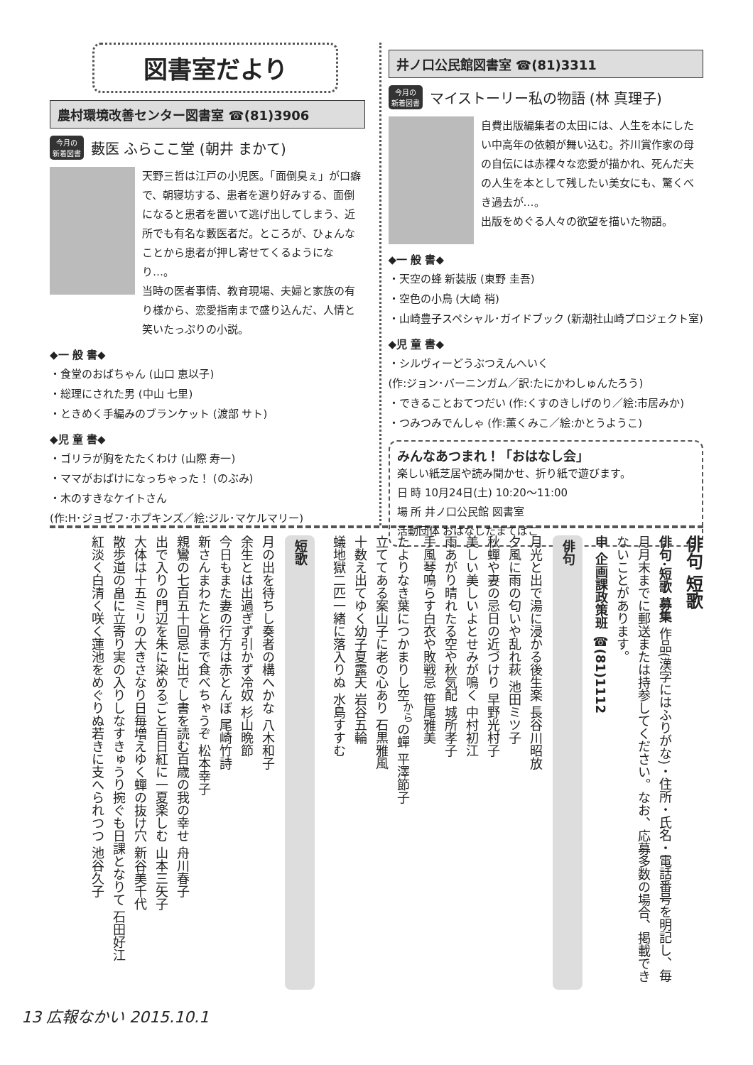図書室だより
農村環境改善センター図書室 ☎(81)3906
今月の
新着図書 藪医 ふらここ堂 (朝井 まかて)
天野三哲は江戸の小児医。「面倒臭ぇ」が口癖で、朝寝坊する、患者を選り好みする、面倒になると患者を置いて逃げ出してしまう、近所でも有名な藪医者だ。ところが、ひょんなことから患者が押し寄せてくるようになり…。
当時の医者事情、教育現場、夫婦と家族の有り様から、恋愛指南まで盛り込んだ、人情と笑いたっぷりの小説。
◆一 般 書◆
・食堂のおばちゃん (山口 恵以子)
・総理にされた男 (中山 七里)
・ときめく手編みのブランケット (渡部 サト)
◆児 童 書◆
・ゴリラが胸をたたくわけ (山際 寿一)
・ママがおばけになっちゃった！ (のぶみ)
・木のすきなケイトさん
(作:H･ジョゼフ･ホプキンズ／絵:ジル･マケルマリー)
井ノ口公民館図書室 ☎(81)3311
今月の
新着図書 マイストーリー私の物語 (林 真理子)
自費出版編集者の太田には、人生を本にしたい中高年の依頼が舞い込む。芥川賞作家の母の自伝には赤裸々な恋愛が描かれ、死んだ夫の人生を本として残したい美女にも、驚くべき過去が…。
出版をめぐる人々の欲望を描いた物語。
◆一 般 書◆
・天空の蜂 新装版 (東野 圭吾)
・空色の小鳥 (大崎 梢)
・山崎豊子スペシャル･ガイドブック (新潮社山崎プロジェクト室)
◆児 童 書◆
・シルヴィーどうぶつえんへいく
(作:ジョン･バーニンガム／訳:たにかわしゅんたろう)
・できることおてつだい (作:くすのきしげのり／絵:市居みか)
・つみつみでんしゃ (作:薫くみこ／絵:かとうようこ)
みんなあつまれ！「おはなし会」
楽しい紙芝居や読み聞かせ、折り紙で遊びます。
日 時 10月24日(土) 10:20～11:00
場 所 井ノ口公民館 図書室
活動団体 おはなしたまてばこ
俳句 短歌
俳句･短歌 募集 作品(漢字にはふりがな)・住所・氏名・電話番号を明記し、毎月月末までに郵送または持参してください。なお、応募多数の場合、掲載できないことがあります。
申 企画課政策班 ☎(81)1112
俳句
月光と出で湯に浸かる後生楽 長谷川昭放
夕風に雨の匂いや乱れ萩 池田ミツ子
秋蟬や妻の忌日の近づけり 早野光村子
美しい美しいよとせみが鳴く 中村初江
雨あがり晴れたる空や秋気配 城所孝子
手風琴鳴らす白衣や敗戦忌 笹尾雅美
たよりなき葉につかまりし空<sup>から</sup>の蟬 平澤節子
立ててある案山子に老の心あり 石黒雅風
十数え出てゆく幼子夏露天 岩谷五輪
蟻地獄二匹一緒に落入りぬ 水島すすむ
短歌
月の出を待ちし奏者の構へかな 八木和子
余生とは出過ぎず引かず冷奴 杉山晩節
今日もまた妻の行方は赤とんぼ 尾崎竹詩
新さんまわたと骨まで食べちゃうぞ 松本幸子
親鸞の七百五十回忌に出でし書を読む百歳の我の幸せ 舟川春子
出で入りの門辺を朱に染めるごと百日紅に一夏楽しむ 山本三矢子
大体は十五ミリの大きさなり日毎増えゆく蟬の抜け穴 新谷美千代
散歩道の畠に立寄り実の入りしなすきゅうり捥ぐも日課となりて 石田好江
紅淡く白清く咲く蓮池をめぐりぬ若きに支へられつつ 池谷久子
13 広報なかい 2015.10.1